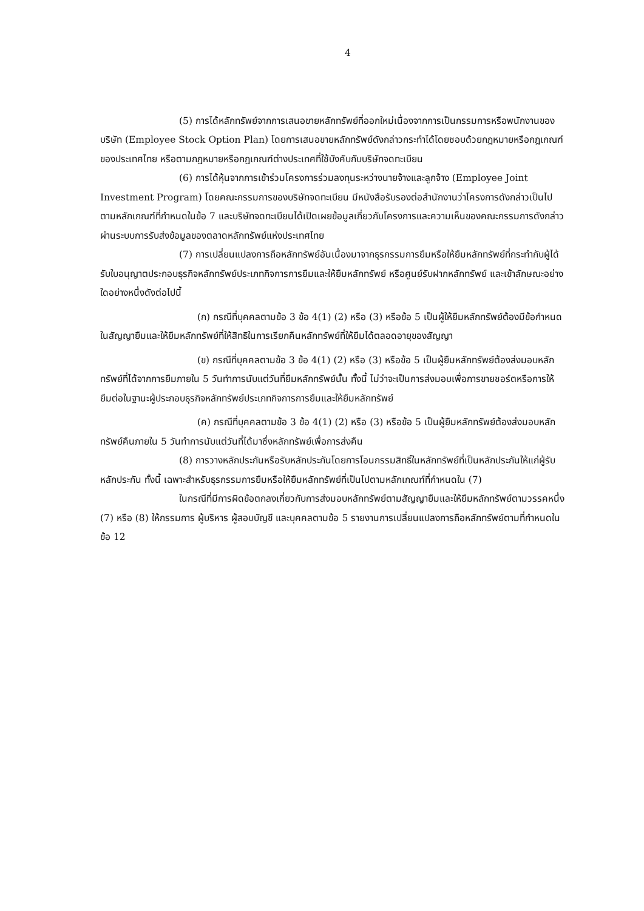4
(5) การได้หลักทรัพย์จากการเสนอขายหลักทรัพย์ที่ออกใหม่เนื่องจากการเป็นกรรมการหรือพนักงานของบริษัท (Employee Stock Option Plan) โดยการเสนอขายหลักทรัพย์ดังกล่าวกระทำได้โดยชอบด้วยกฎหมายหรือกฎเกณฑ์ของประเทศไทย หรือตามกฎหมายหรือกฎเกณฑ์ต่างประเทศที่ใช้บังคับกับบริษัทจดทะเบียน
(6) การได้หุ้นจากการเข้าร่วมโครงการร่วมลงทุนระหว่างนายจ้างและลูกจ้าง (Employee Joint Investment Program) โดยคณะกรรมการของบริษัทจดทะเบียน มีหนังสือรับรองต่อสำนักงานว่าโครงการดังกล่าวเป็นไปตามหลักเกณฑ์ที่กำหนดในข้อ 7 และบริษัทจดทะเบียนได้เปิดเผยข้อมูลเกี่ยวกับโครงการและความเห็นของคณะกรรมการดังกล่าวผ่านระบบการรับส่งข้อมูลของตลาดหลักทรัพย์แห่งประเทศไทย
(7) การเปลี่ยนแปลงการถือหลักทรัพย์อันเนื่องมาจากธุรกรรมการยืมหรือให้ยืมหลักทรัพย์ที่กระทำกับผู้ได้รับใบอนุญาตประกอบธุรกิจหลักทรัพย์ประเภทกิจการการยืมและให้ยืมหลักทรัพย์ หรือศูนย์รับฝากหลักทรัพย์ และเข้าลักษณะอย่างใดอย่างหนึ่งดังต่อไปนี้
(ก) กรณีที่บุคคลตามข้อ 3 ข้อ 4(1) (2) หรือ (3) หรือข้อ 5 เป็นผู้ให้ยืมหลักทรัพย์ต้องมีข้อกำหนดในสัญญายืมและให้ยืมหลักทรัพย์ที่ให้สิทธิในการเรียกคืนหลักทรัพย์ที่ให้ยืมได้ตลอดอายุของสัญญา
(ข) กรณีที่บุคคลตามข้อ 3 ข้อ 4(1) (2) หรือ (3) หรือข้อ 5 เป็นผู้ยืมหลักทรัพย์ต้องส่งมอบหลักทรัพย์ที่ได้จากการยืมภายใน 5 วันทำการนับแต่วันที่ยืมหลักทรัพย์นั้น ทั้งนี้ ไม่ว่าจะเป็นการส่งมอบเพื่อการขายชอร์ตหรือการให้ยืมต่อในฐานะผู้ประกอบธุรกิจหลักทรัพย์ประเภทกิจการการยืมและให้ยืมหลักทรัพย์
(ค) กรณีที่บุคคลตามข้อ 3 ข้อ 4(1) (2) หรือ (3) หรือข้อ 5 เป็นผู้ยืมหลักทรัพย์ต้องส่งมอบหลักทรัพย์คืนภายใน 5 วันทำการนับแต่วันที่ได้มาซึ่งหลักทรัพย์เพื่อการส่งคืน
(8) การวางหลักประกันหรือรับหลักประกันโดยการโอนกรรมสิทธิ์ในหลักทรัพย์ที่เป็นหลักประกันให้แก่ผู้รับหลักประกัน ทั้งนี้ เฉพาะสำหรับธุรกรรมการยืมหรือให้ยืมหลักทรัพย์ที่เป็นไปตามหลักเกณฑ์ที่กำหนดใน (7)
ในกรณีที่มีการผิดข้อตกลงเกี่ยวกับการส่งมอบหลักทรัพย์ตามสัญญายืมและให้ยืมหลักทรัพย์ตามวรรคหนึ่ง (7) หรือ (8) ให้กรรมการ ผู้บริหาร ผู้สอบบัญชี และบุคคลตามข้อ 5 รายงานการเปลี่ยนแปลงการถือหลักทรัพย์ตามที่กำหนดในข้อ 12